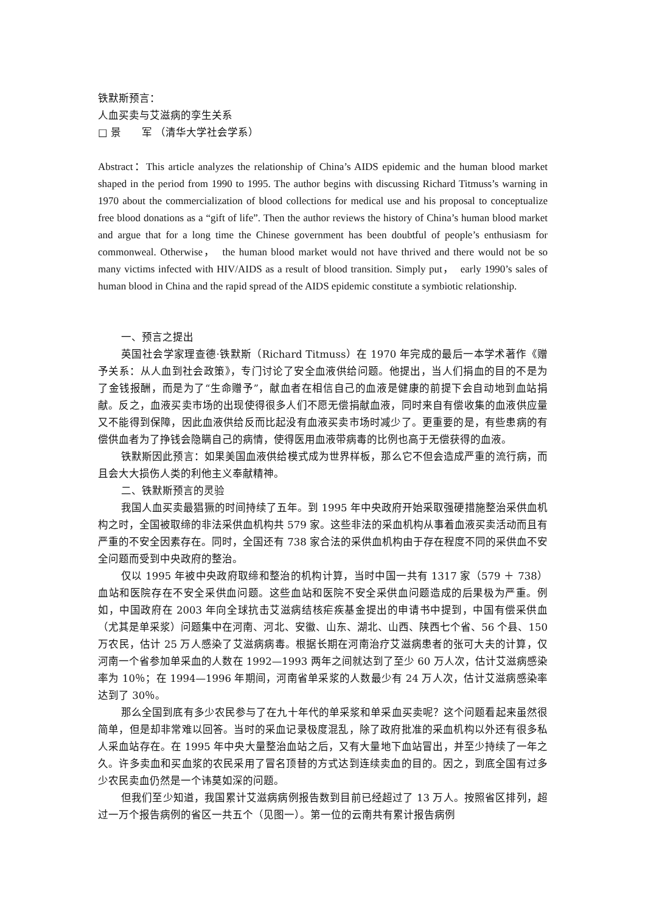铁默斯预言：
人血买卖与艾滋病的孪生关系
□ 景　　军 （清华大学社会学系）
Abstract：This article analyzes the relationship of China’s AIDS epidemic and the human blood market shaped in the period from 1990 to 1995. The author begins with discussing Richard Titmuss’s warning in 1970 about the commercialization of blood collections for medical use and his proposal to conceptualize free blood donations as a “gift of life”. Then the author reviews the history of China’s human blood market and argue that for a long time the Chinese government has been doubtful of people’s enthusiasm for commonweal. Otherwise，　the human blood market would not have thrived and there would not be so many victims infected with HIV/AIDS as a result of blood transition. Simply put，　early 1990’s sales of human blood in China and the rapid spread of the AIDS epidemic constitute a symbiotic relationship.
一、预言之提出
英国社会学家理查德·铁默斯（Richard Titmuss）在 1970 年完成的最后一本学术著作《赠予关系：从人血到社会政策》，专门讨论了安全血液供给问题。他提出，当人们捐血的目的不是为了金钱报酬，而是为了“生命赠予”，献血者在相信自己的血液是健康的前提下会自动地到血站捐献。反之，血液买卖市场的出现使得很多人们不愿无偿捐献血液，同时来自有偿收集的血液供应量又不能得到保障，因此血液供给反而比起没有血液买卖市场时减少了。更重要的是，有些患病的有偿供血者为了挣钱会隐瞒自己的病情，使得医用血液带病毒的比例也高于无偿获得的血液。
铁默斯因此预言：如果美国血液供给模式成为世界样板，那么它不但会造成严重的流行病，而且会大大损伤人类的利他主义奉献精神。
二、铁默斯预言的灵验
我国人血买卖最猖獗的时间持续了五年。到 1995 年中央政府开始采取强硬措施整治采供血机构之时，全国被取缔的非法采供血机构共 579 家。这些非法的采血机构从事着血液买卖活动而且有严重的不安全因素存在。同时，全国还有 738 家合法的采供血机构由于存在程度不同的采供血不安全问题而受到中央政府的整治。
仅以 1995 年被中央政府取缔和整治的机构计算，当时中国一共有 1317 家（579 ＋ 738）血站和医院存在不安全采供血问题。这些血站和医院不安全采供血问题造成的后果极为严重。例如，中国政府在 2003 年向全球抗击艾滋病结核疟疾基金提出的申请书中提到，中国有偿采供血（尤其是单采浆）问题集中在河南、河北、安徽、山东、湖北、山西、陕西七个省、56 个县、150 万农民，估计 25 万人感染了艾滋病病毒。根据长期在河南治疗艾滋病患者的张可大夫的计算，仅河南一个省参加单采血的人数在 1992—1993 两年之间就达到了至少 60 万人次，估计艾滋病感染率为 10％；在 1994—1996 年期间，河南省单采浆的人数最少有 24 万人次，估计艾滋病感染率达到了 30％。
那么全国到底有多少农民参与了在九十年代的单采浆和单采血买卖呢？这个问题看起来虽然很简单，但是却非常难以回答。当时的采血记录极度混乱，除了政府批准的采血机构以外还有很多私人采血站存在。在 1995 年中央大量整治血站之后，又有大量地下血站冒出，并至少持续了一年之久。许多卖血和买血浆的农民采用了冒名顶替的方式达到连续卖血的目的。因之，到底全国有过多少农民卖血仍然是一个讳莫如深的问题。
但我们至少知道，我国累计艾滋病病例报告数到目前已经超过了 13 万人。按照省区排列，超过一万个报告病例的省区一共五个（见图一）。第一位的云南共有累计报告病例